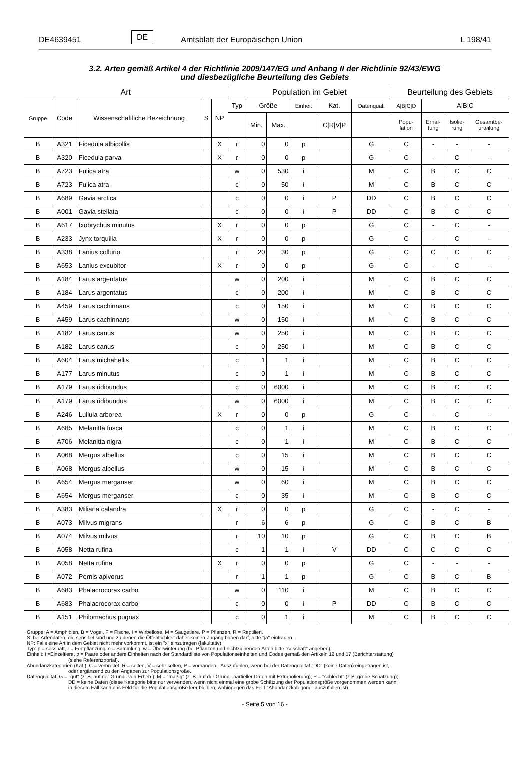DE4639451 DE Amtsblatt der Europäischen Union L 198/41
3.2. Arten gemäß Artikel 4 der Richtlinie 2009/147/EG und Anhang II der Richtlinie 92/43/EWG
und diesbezügliche Beurteilung des Gebiets
| Art | | | | | Population im Gebiet | | | | | | Beurteilung des Gebiets | | | |
| --- | --- | --- | --- | --- | --- | --- | --- | --- | --- | --- | --- | --- | --- | --- |
| Gruppe | Code | Wissenschaftliche Bezeichnung | S | NP | Typ | Größe | | Einheit | Kat. | Datenqual. | A/B/C/D | A/B/C | | |
| | | | | | | Min. | Max. | | C/R/V/P | | Popu- lation | Erhal- tung | Isolie- rung | Gesamtbe- urteilung |
| B | A321 | Ficedula albicollis | | X | r | 0 | 0 | p | | G | C | - | - | - |
| B | A320 | Ficedula parva | | X | r | 0 | 0 | p | | G | C | - | C | - |
| B | A723 | Fulica atra | | | w | 0 | 530 | i | | M | C | B | C | C |
| B | A723 | Fulica atra | | | c | 0 | 50 | i | | M | C | B | C | C |
| B | A689 | Gavia arctica | | | c | 0 | 0 | i | P | DD | C | B | C | C |
| B | A001 | Gavia stellata | | | c | 0 | 0 | i | P | DD | C | B | C | C |
| B | A617 | Ixobrychus minutus | | X | r | 0 | 0 | p | | G | C | - | C | - |
| B | A233 | Jynx torquilla | | X | r | 0 | 0 | p | | G | C | - | C | - |
| B | A338 | Lanius collurio | | | r | 20 | 30 | p | | G | C | C | C | C |
| B | A653 | Lanius excubitor | | X | r | 0 | 0 | p | | G | C | - | C | - |
| B | A184 | Larus argentatus | | | w | 0 | 200 | i | | M | C | B | C | C |
| B | A184 | Larus argentatus | | | c | 0 | 200 | i | | M | C | B | C | C |
| B | A459 | Larus cachinnans | | | c | 0 | 150 | i | | M | C | B | C | C |
| B | A459 | Larus cachinnans | | | w | 0 | 150 | i | | M | C | B | C | C |
| B | A182 | Larus canus | | | w | 0 | 250 | i | | M | C | B | C | C |
| B | A182 | Larus canus | | | c | 0 | 250 | i | | M | C | B | C | C |
| B | A604 | Larus michahellis | | | c | 1 | 1 | i | | M | C | B | C | C |
| B | A177 | Larus minutus | | | c | 0 | 1 | i | | M | C | B | C | C |
| B | A179 | Larus ridibundus | | | c | 0 | 6000 | i | | M | C | B | C | C |
| B | A179 | Larus ridibundus | | | w | 0 | 6000 | i | | M | C | B | C | C |
| B | A246 | Lullula arborea | | X | r | 0 | 0 | p | | G | C | - | C | - |
| B | A685 | Melanitta fusca | | | c | 0 | 1 | i | | M | C | B | C | C |
| B | A706 | Melanitta nigra | | | c | 0 | 1 | i | | M | C | B | C | C |
| B | A068 | Mergus albellus | | | c | 0 | 15 | i | | M | C | B | C | C |
| B | A068 | Mergus albellus | | | w | 0 | 15 | i | | M | C | B | C | C |
| B | A654 | Mergus merganser | | | w | 0 | 60 | i | | M | C | B | C | C |
| B | A654 | Mergus merganser | | | c | 0 | 35 | i | | M | C | B | C | C |
| B | A383 | Miliaria calandra | | X | r | 0 | 0 | p | | G | C | - | C | - |
| B | A073 | Milvus migrans | | | r | 6 | 6 | p | | G | C | B | C | B |
| B | A074 | Milvus milvus | | | r | 10 | 10 | p | | G | C | B | C | B |
| B | A058 | Netta rufina | | | c | 1 | 1 | i | V | DD | C | C | C | C |
| B | A058 | Netta rufina | | X | r | 0 | 0 | p | | G | C | - | - | - |
| B | A072 | Pernis apivorus | | | r | 1 | 1 | p | | G | C | B | C | B |
| B | A683 | Phalacrocorax carbo | | | w | 0 | 110 | i | | M | C | B | C | C |
| B | A683 | Phalacrocorax carbo | | | c | 0 | 0 | i | P | DD | C | B | C | C |
| B | A151 | Philomachus pugnax | | | c | 0 | 1 | i | | M | C | B | C | C |
Gruppe: A = Amphibien, B = Vögel, F = Fische, I = Wirbellose, M = Säugetiere, P = Pflanzen, R = Reptilien.
S: bei Artendaten, die sensibel sind und zu denen die Öffentlichkeit daher keinen Zugang haben darf, bitte "ja" eintragen.
NP: Falls eine Art in dem Gebiet nicht mehr vorkommt, ist ein "x" einzutragen (fakultativ).
Typ: p = sesshaft, r = Fortpflanzung, c = Sammlung, w = Überwinterung (bei Pflanzen und nichtziehenden Arten bitte "sesshaft" angeben).
Einheit: i =Einzeltiere, p = Paare oder andere Einheiten nach der Standardliste von Populationseinheiten und Codes gemäß den Artikeln 12 und 17 (Berichterstattung)
(siehe Referenzportal).
Abundanzkategorien (Kat.): C = verbreitet, R = selten, V = sehr selten, P = vorhanden - Auszufühlen, wenn bei der Datenqualität "DD" (keine Daten) eingetragen ist,
oder ergänzend zu den Angaben zur Populationsgröße.
Datenqualität: G = "gut" (z. B. auf der Grundl. von Erheb.); M = "mäßig" (z. B. auf der Grundl. partieller Daten mit Extrapolierung); P = "schlecht" (z.B. grobe Schätzung);
DD = keine Daten (diese Kategorie bitte nur verwenden, wenn nicht einmal eine grobe Schätzung der Populationsgröße vorgenommen werden kann;
in diesem Fall kann das Feld für die Populationsgröße leer bleiben, wohingegen das Feld "Abundanzkategorie" auszufüllen ist).
- Seite 5 von 16 -